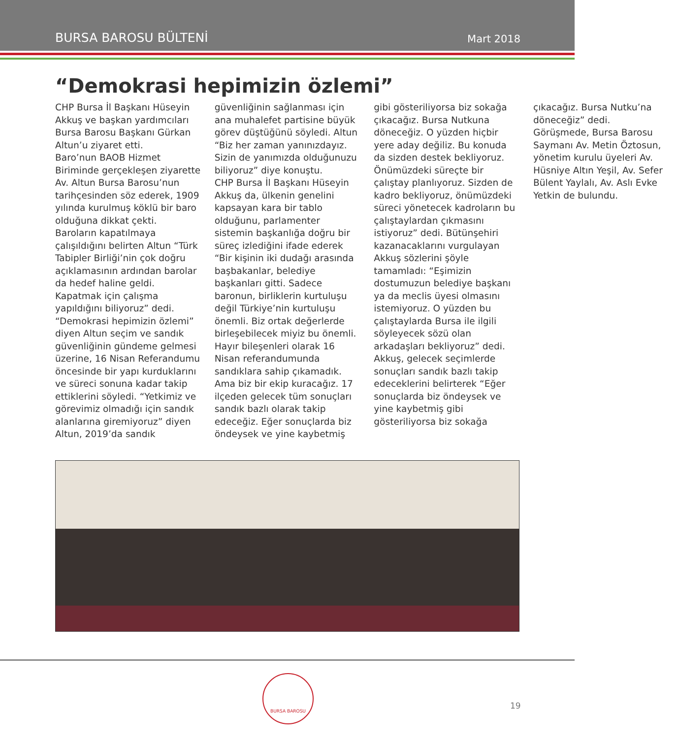BURSA BAROSU BÜLTENİ Mart 2018
“Demokrasi hepimizin özlemi”
CHP Bursa İl Başkanı Hüseyin Akkuş ve başkan yardımcıları Bursa Barosu Başkanı Gürkan Altun’u ziyaret etti.
Baro’nun BAOB Hizmet Biriminde gerçekleşen ziyarette Av. Altun Bursa Barosu’nun tarihçesinden söz ederek, 1909 yılında kurulmuş köklü bir baro olduğuna dikkat çekti. Baroların kapatılmaya çalışıldığını belirten Altun “Türk Tabipler Birliği’nin çok doğru açıklamasının ardından barolar da hedef haline geldi. Kapatmak için çalışma yapıldığını biliyoruz” dedi. “Demokrasi hepimizin özlemi” diyen Altun seçim ve sandık güvenliğinin gündeme gelmesi üzerine, 16 Nisan Referandumu öncesinde bir yapı kurduklarını ve süreci sonuna kadar takip ettiklerini söyledi. “Yetkimiz ve görevimiz olmadığı için sandık alanlarına giremiyoruz” diyen Altun, 2019’da sandık güvenliğinin sağlanması için ana muhalefet partisine büyük görev düştüğünü söyledi. Altun “Biz her zaman yanınızdayız. Sizin de yanımızda olduğunuzu biliyoruz” diye konuştu.
CHP Bursa İl Başkanı Hüseyin Akkuş da, ülkenin genelini kapsayan kara bir tablo olduğunu, parlamenter sistemin başkanlığa doğru bir süreç izlediğini ifade ederek “Bir kişinin iki dudağı arasında başbakanlar, belediye başkanları gitti. Sadece baronun, birliklerin kurtuluşu değil Türkiye’nin kurtuluşu önemli. Biz ortak değerlerde birleşebilecek miyiz bu önemli. Hayır bileşenleri olarak 16 Nisan referandumunda sandıklara sahip çıkamadık. Ama biz bir ekip kuracağız. 17 ilçeden gelecek tüm sonuçları sandık bazlı olarak takip edeceğiz. Eğer sonuçlarda biz öndeysek ve yine kaybetmiş gibi gösteriliyorsa biz sokağa çıkacağız. Bursa Nutkuna döneceğiz. O yüzden hiçbir yere aday değiliz. Bu konuda da sizden destek bekliyoruz. Önümüzdeki süreçte bir çalıştay planlıyoruz. Sizden de kadro bekliyoruz, önümüzdeki süreci yönetecek kadroların bu çalıştaylardan çıkmasını istiyoruz” dedi. Bütünşehiri kazanacaklarını vurgulayan Akkuş sözlerini şöyle tamamladı: “Eşimizin dostumuzun belediye başkanı ya da meclis üyesi olmasını istemiyoruz. O yüzden bu çalıştaylarda Bursa ile ilgili söyleyecek sözü olan arkadaşları bekliyoruz” dedi.
Akkuş, gelecek seçimlerde sonuçları sandık bazlı takip edeceklerini belirterek “Eğer sonuçlarda biz öndeysek ve yine kaybetmiş gibi gösteriliyorsa biz sokağa çıkacağız. Bursa Nutku’na döneceğiz” dedi.
Görüşmede, Bursa Barosu Saymanı Av. Metin Öztosun, yönetim kurulu üyeleri Av. Hüsniye Altın Yeşil, Av. Sefer Bülent Yaylalı, Av. Aslı Evke Yetkin de bulundu.
BURSA BAROSU
19